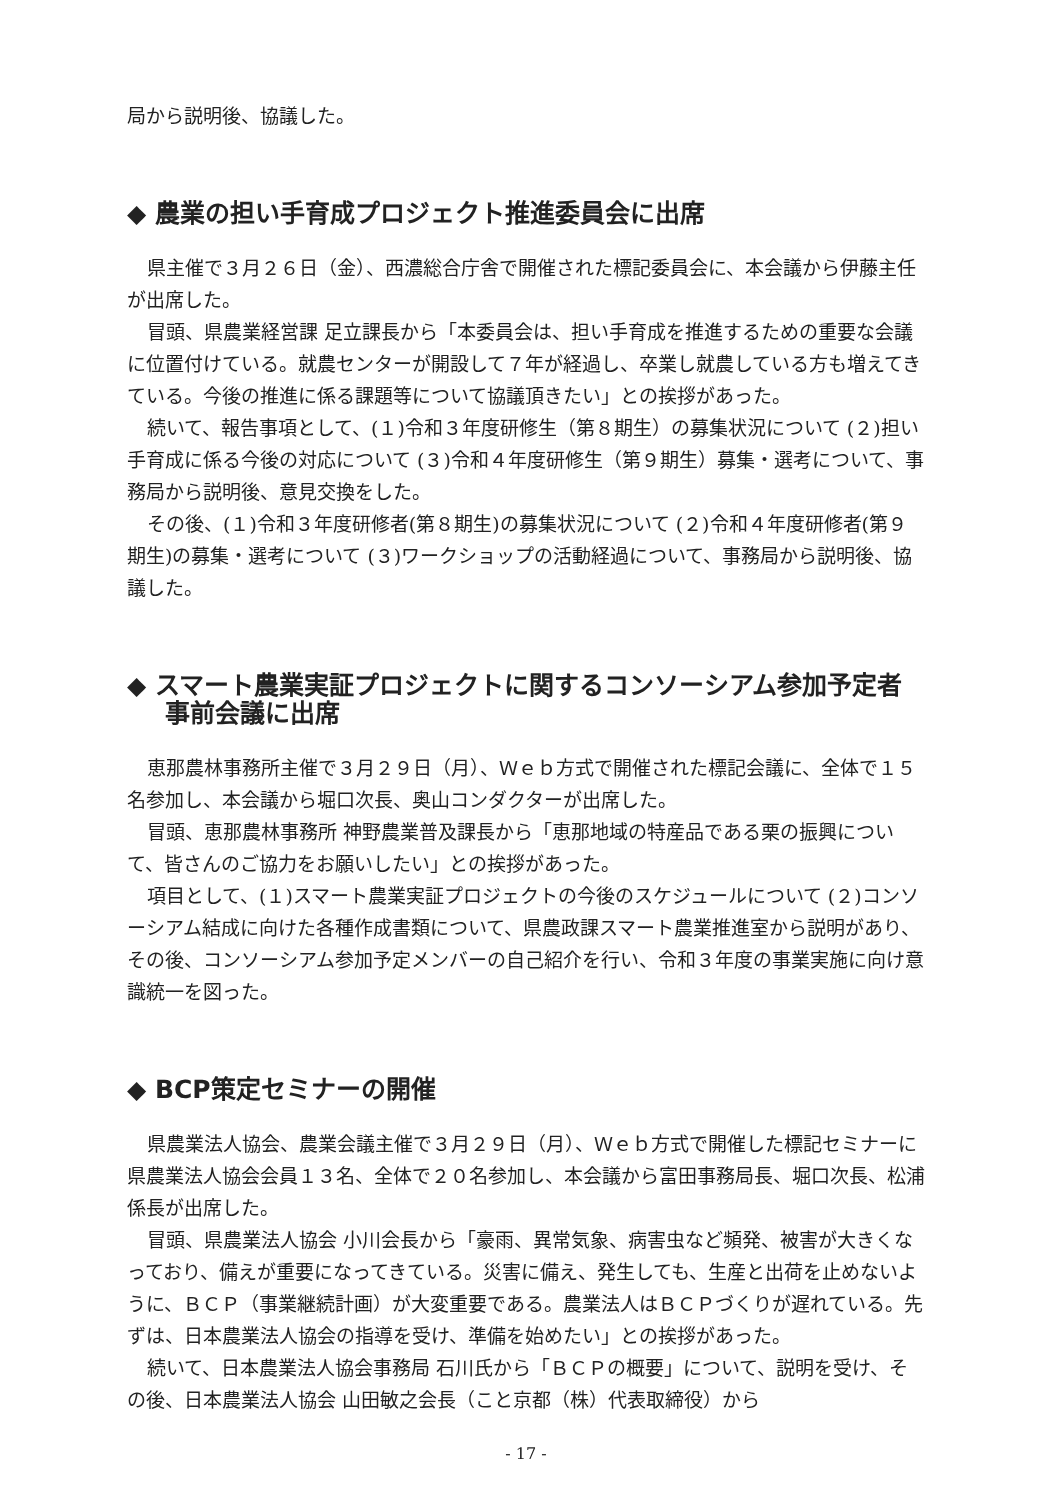局から説明後、協議した。
◆ 農業の担い手育成プロジェクト推進委員会に出席
県主催で３月２６日（金）、西濃総合庁舎で開催された標記委員会に、本会議から伊藤主任が出席した。
冒頭、県農業経営課 足立課長から「本委員会は、担い手育成を推進するための重要な会議に位置付けている。就農センターが開設して７年が経過し、卒業し就農している方も増えてきている。今後の推進に係る課題等について協議頂きたい」との挨拶があった。
続いて、報告事項として、(１)令和３年度研修生（第８期生）の募集状況について (２)担い手育成に係る今後の対応について (３)令和４年度研修生（第９期生）募集・選考について、事務局から説明後、意見交換をした。
その後、(１)令和３年度研修者(第８期生)の募集状況について (２)令和４年度研修者(第９期生)の募集・選考について (３)ワークショップの活動経過について、事務局から説明後、協議した。
◆ スマート農業実証プロジェクトに関するコンソーシアム参加予定者事前会議に出席
恵那農林事務所主催で３月２９日（月）、Ｗｅｂ方式で開催された標記会議に、全体で１５名参加し、本会議から堀口次長、奥山コンダクターが出席した。
冒頭、恵那農林事務所 神野農業普及課長から「恵那地域の特産品である栗の振興について、皆さんのご協力をお願いしたい」との挨拶があった。
項目として、(１)スマート農業実証プロジェクトの今後のスケジュールについて (２)コンソーシアム結成に向けた各種作成書類について、県農政課スマート農業推進室から説明があり、その後、コンソーシアム参加予定メンバーの自己紹介を行い、令和３年度の事業実施に向け意識統一を図った。
◆ BCP策定セミナーの開催
県農業法人協会、農業会議主催で３月２９日（月）、Ｗｅｂ方式で開催した標記セミナーに県農業法人協会会員１３名、全体で２０名参加し、本会議から富田事務局長、堀口次長、松浦係長が出席した。
冒頭、県農業法人協会 小川会長から「豪雨、異常気象、病害虫など頻発、被害が大きくなっており、備えが重要になってきている。災害に備え、発生しても、生産と出荷を止めないように、ＢＣＰ（事業継続計画）が大変重要である。農業法人はＢＣＰづくりが遅れている。先ずは、日本農業法人協会の指導を受け、準備を始めたい」との挨拶があった。
続いて、日本農業法人協会事務局 石川氏から「ＢＣＰの概要」について、説明を受け、その後、日本農業法人協会 山田敏之会長（こと京都（株）代表取締役）から
- 17 -